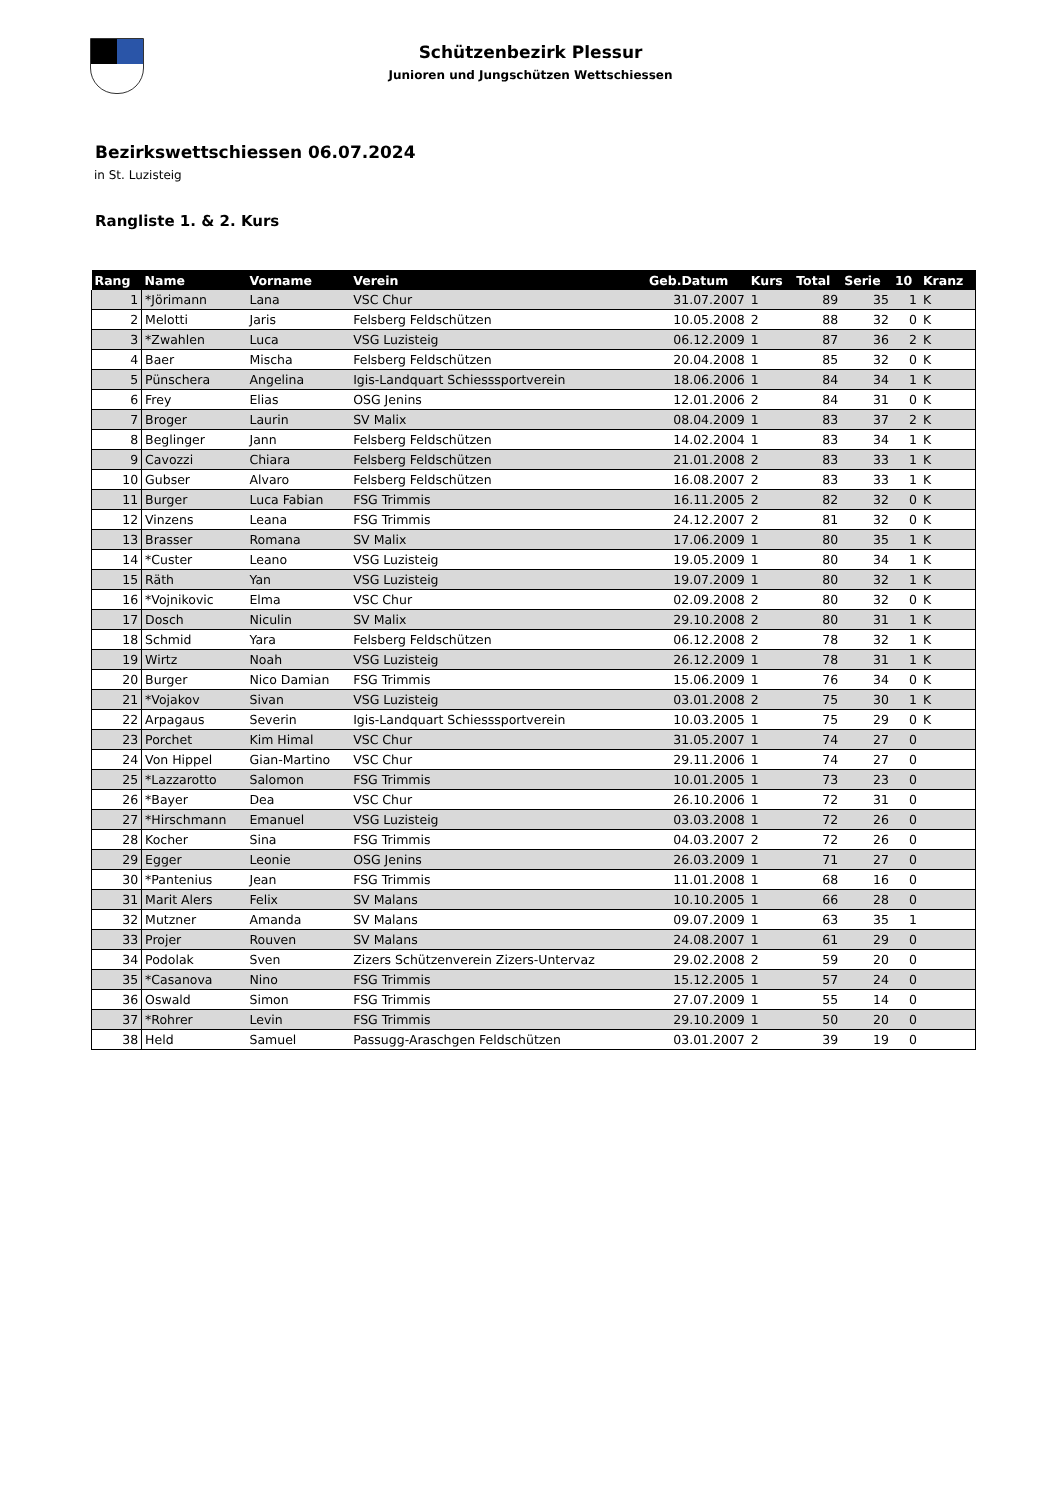Schützenbezirk Plessur
Junioren und Jungschützen Wettschiessen
Bezirkswettschiessen 06.07.2024
in St. Luzisteig
Rangliste 1. & 2. Kurs
| Rang | Name | Vorname | Verein | Geb.Datum | Kurs | Total | Serie | 10 | Kranz |
| --- | --- | --- | --- | --- | --- | --- | --- | --- | --- |
| 1 | *Jörimann | Lana | VSC Chur | 31.07.2007 | 1 | 89 | 35 | 1 | K |
| 2 | Melotti | Jaris | Felsberg Feldschützen | 10.05.2008 | 2 | 88 | 32 | 0 | K |
| 3 | *Zwahlen | Luca | VSG Luzisteig | 06.12.2009 | 1 | 87 | 36 | 2 | K |
| 4 | Baer | Mischa | Felsberg Feldschützen | 20.04.2008 | 1 | 85 | 32 | 0 | K |
| 5 | Pünschera | Angelina | Igis-Landquart Schiesssportverein | 18.06.2006 | 1 | 84 | 34 | 1 | K |
| 6 | Frey | Elias | OSG Jenins | 12.01.2006 | 2 | 84 | 31 | 0 | K |
| 7 | Broger | Laurin | SV Malix | 08.04.2009 | 1 | 83 | 37 | 2 | K |
| 8 | Beglinger | Jann | Felsberg Feldschützen | 14.02.2004 | 1 | 83 | 34 | 1 | K |
| 9 | Cavozzi | Chiara | Felsberg Feldschützen | 21.01.2008 | 2 | 83 | 33 | 1 | K |
| 10 | Gubser | Alvaro | Felsberg Feldschützen | 16.08.2007 | 2 | 83 | 33 | 1 | K |
| 11 | Burger | Luca Fabian | FSG Trimmis | 16.11.2005 | 2 | 82 | 32 | 0 | K |
| 12 | Vinzens | Leana | FSG Trimmis | 24.12.2007 | 2 | 81 | 32 | 0 | K |
| 13 | Brasser | Romana | SV Malix | 17.06.2009 | 1 | 80 | 35 | 1 | K |
| 14 | *Custer | Leano | VSG Luzisteig | 19.05.2009 | 1 | 80 | 34 | 1 | K |
| 15 | Räth | Yan | VSG Luzisteig | 19.07.2009 | 1 | 80 | 32 | 1 | K |
| 16 | *Vojnikovic | Elma | VSC Chur | 02.09.2008 | 2 | 80 | 32 | 0 | K |
| 17 | Dosch | Niculin | SV Malix | 29.10.2008 | 2 | 80 | 31 | 1 | K |
| 18 | Schmid | Yara | Felsberg Feldschützen | 06.12.2008 | 2 | 78 | 32 | 1 | K |
| 19 | Wirtz | Noah | VSG Luzisteig | 26.12.2009 | 1 | 78 | 31 | 1 | K |
| 20 | Burger | Nico Damian | FSG Trimmis | 15.06.2009 | 1 | 76 | 34 | 0 | K |
| 21 | *Vojakov | Sivan | VSG Luzisteig | 03.01.2008 | 2 | 75 | 30 | 1 | K |
| 22 | Arpagaus | Severin | Igis-Landquart Schiesssportverein | 10.03.2005 | 1 | 75 | 29 | 0 | K |
| 23 | Porchet | Kim Himal | VSC Chur | 31.05.2007 | 1 | 74 | 27 | 0 | |
| 24 | Von Hippel | Gian-Martino | VSC Chur | 29.11.2006 | 1 | 74 | 27 | 0 | |
| 25 | *Lazzarotto | Salomon | FSG Trimmis | 10.01.2005 | 1 | 73 | 23 | 0 | |
| 26 | *Bayer | Dea | VSC Chur | 26.10.2006 | 1 | 72 | 31 | 0 | |
| 27 | *Hirschmann | Emanuel | VSG Luzisteig | 03.03.2008 | 1 | 72 | 26 | 0 | |
| 28 | Kocher | Sina | FSG Trimmis | 04.03.2007 | 2 | 72 | 26 | 0 | |
| 29 | Egger | Leonie | OSG Jenins | 26.03.2009 | 1 | 71 | 27 | 0 | |
| 30 | *Pantenius | Jean | FSG Trimmis | 11.01.2008 | 1 | 68 | 16 | 0 | |
| 31 | Marit Alers | Felix | SV Malans | 10.10.2005 | 1 | 66 | 28 | 0 | |
| 32 | Mutzner | Amanda | SV Malans | 09.07.2009 | 1 | 63 | 35 | 1 | |
| 33 | Projer | Rouven | SV Malans | 24.08.2007 | 1 | 61 | 29 | 0 | |
| 34 | Podolak | Sven | Zizers Schützenverein Zizers-Untervaz | 29.02.2008 | 2 | 59 | 20 | 0 | |
| 35 | *Casanova | Nino | FSG Trimmis | 15.12.2005 | 1 | 57 | 24 | 0 | |
| 36 | Oswald | Simon | FSG Trimmis | 27.07.2009 | 1 | 55 | 14 | 0 | |
| 37 | *Rohrer | Levin | FSG Trimmis | 29.10.2009 | 1 | 50 | 20 | 0 | |
| 38 | Held | Samuel | Passugg-Araschgen Feldschützen | 03.01.2007 | 2 | 39 | 19 | 0 | |